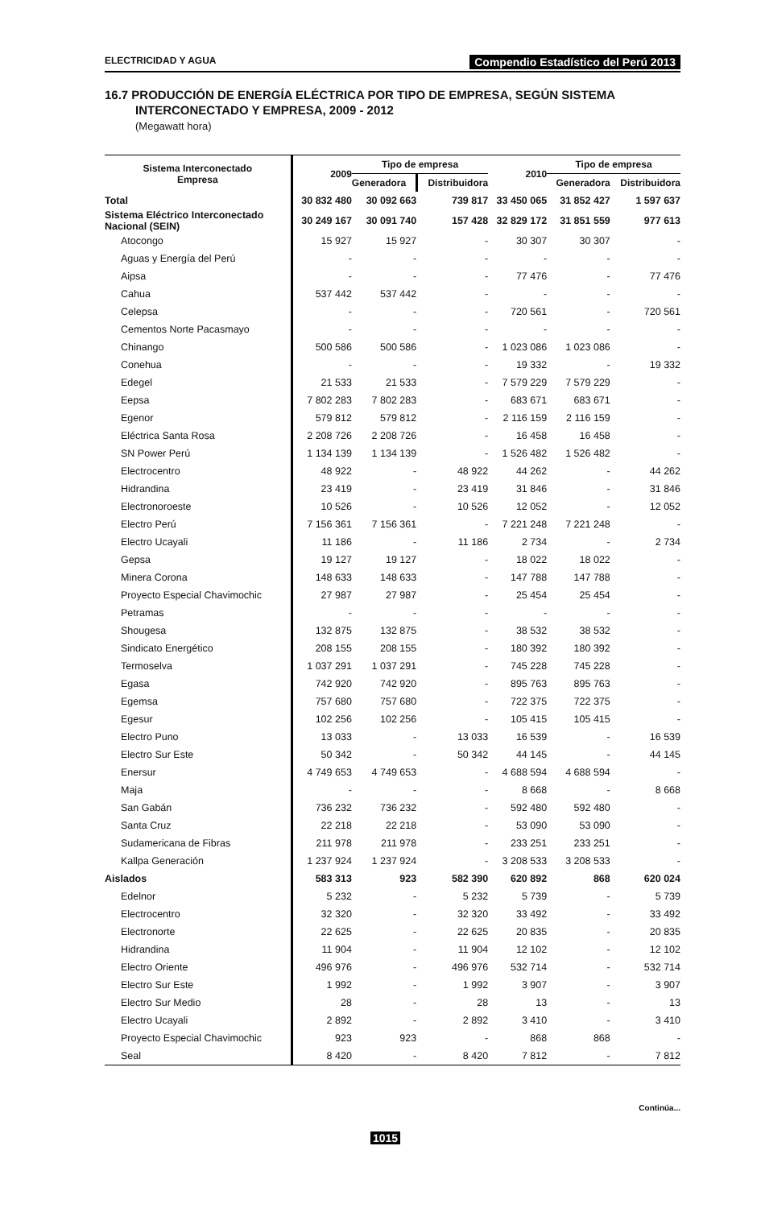ELECTRICIDAD Y AGUA Compendio Estadístico del Perú 2013
16.7 PRODUCCIÓN DE ENERGÍA ELÉCTRICA POR TIPO DE EMPRESA, SEGÚN SISTEMA
INTERCONECTADO Y EMPRESA, 2009 - 2012
(Megawatt hora)
| Sistema Interconectado Empresa | 2009 | Tipo de empresa | | 2010 | Tipo de empresa | |
| --- | --- | --- | --- | --- | --- | --- |
| | | Generadora | Distribuidora | | Generadora | Distribuidora |
| Total | 30 832 480 | 30 092 663 | 739 817 | 33 450 065 | 31 852 427 | 1 597 637 |
| Sistema Eléctrico Interconectado Nacional (SEIN) | 30 249 167 | 30 091 740 | 157 428 | 32 829 172 | 31 851 559 | 977 613 |
| Atocongo | 15 927 | 15 927 | - | 30 307 | 30 307 | - |
| Aguas y Energía del Perú | - | - | - | - | - | - |
| Aipsa | - | - | - | 77 476 | - | 77 476 |
| Cahua | 537 442 | 537 442 | - | - | - | - |
| Celepsa | - | - | - | 720 561 | - | 720 561 |
| Cementos Norte Pacasmayo | - | - | - | - | - | - |
| Chinango | 500 586 | 500 586 | - | 1 023 086 | 1 023 086 | - |
| Conehua | - | - | - | 19 332 | - | 19 332 |
| Edegel | 21 533 | 21 533 | - | 7 579 229 | 7 579 229 | - |
| Eepsa | 7 802 283 | 7 802 283 | - | 683 671 | 683 671 | - |
| Egenor | 579 812 | 579 812 | - | 2 116 159 | 2 116 159 | - |
| Eléctrica Santa Rosa | 2 208 726 | 2 208 726 | - | 16 458 | 16 458 | - |
| SN Power Perú | 1 134 139 | 1 134 139 | - | 1 526 482 | 1 526 482 | - |
| Electrocentro | 48 922 | - | 48 922 | 44 262 | - | 44 262 |
| Hidrandina | 23 419 | - | 23 419 | 31 846 | - | 31 846 |
| Electronoroeste | 10 526 | - | 10 526 | 12 052 | - | 12 052 |
| Electro Perú | 7 156 361 | 7 156 361 | - | 7 221 248 | 7 221 248 | - |
| Electro Ucayali | 11 186 | - | 11 186 | 2 734 | - | 2 734 |
| Gepsa | 19 127 | 19 127 | - | 18 022 | 18 022 | - |
| Minera Corona | 148 633 | 148 633 | - | 147 788 | 147 788 | - |
| Proyecto Especial Chavimochic | 27 987 | 27 987 | - | 25 454 | 25 454 | - |
| Petramas | - | - | - | - | - | - |
| Shougesa | 132 875 | 132 875 | - | 38 532 | 38 532 | - |
| Sindicato Energético | 208 155 | 208 155 | - | 180 392 | 180 392 | - |
| Termoselva | 1 037 291 | 1 037 291 | - | 745 228 | 745 228 | - |
| Egasa | 742 920 | 742 920 | - | 895 763 | 895 763 | - |
| Egemsa | 757 680 | 757 680 | - | 722 375 | 722 375 | - |
| Egesur | 102 256 | 102 256 | - | 105 415 | 105 415 | - |
| Electro Puno | 13 033 | - | 13 033 | 16 539 | - | 16 539 |
| Electro Sur Este | 50 342 | - | 50 342 | 44 145 | - | 44 145 |
| Enersur | 4 749 653 | 4 749 653 | - | 4 688 594 | 4 688 594 | - |
| Maja | - | - | - | 8 668 | - | 8 668 |
| San Gabán | 736 232 | 736 232 | - | 592 480 | 592 480 | - |
| Santa Cruz | 22 218 | 22 218 | - | 53 090 | 53 090 | - |
| Sudamericana de Fibras | 211 978 | 211 978 | - | 233 251 | 233 251 | - |
| Kallpa Generación | 1 237 924 | 1 237 924 | - | 3 208 533 | 3 208 533 | - |
| Aislados | 583 313 | 923 | 582 390 | 620 892 | 868 | 620 024 |
| Edelnor | 5 232 | - | 5 232 | 5 739 | - | 5 739 |
| Electrocentro | 32 320 | - | 32 320 | 33 492 | - | 33 492 |
| Electronorte | 22 625 | - | 22 625 | 20 835 | - | 20 835 |
| Hidrandina | 11 904 | - | 11 904 | 12 102 | - | 12 102 |
| Electro Oriente | 496 976 | - | 496 976 | 532 714 | - | 532 714 |
| Electro Sur Este | 1 992 | - | 1 992 | 3 907 | - | 3 907 |
| Electro Sur Medio | 28 | - | 28 | 13 | - | 13 |
| Electro Ucayali | 2 892 | - | 2 892 | 3 410 | - | 3 410 |
| Proyecto Especial Chavimochic | 923 | 923 | - | 868 | 868 | - |
| Seal | 8 420 | - | 8 420 | 7 812 | - | 7 812 |
Continúa...
1015